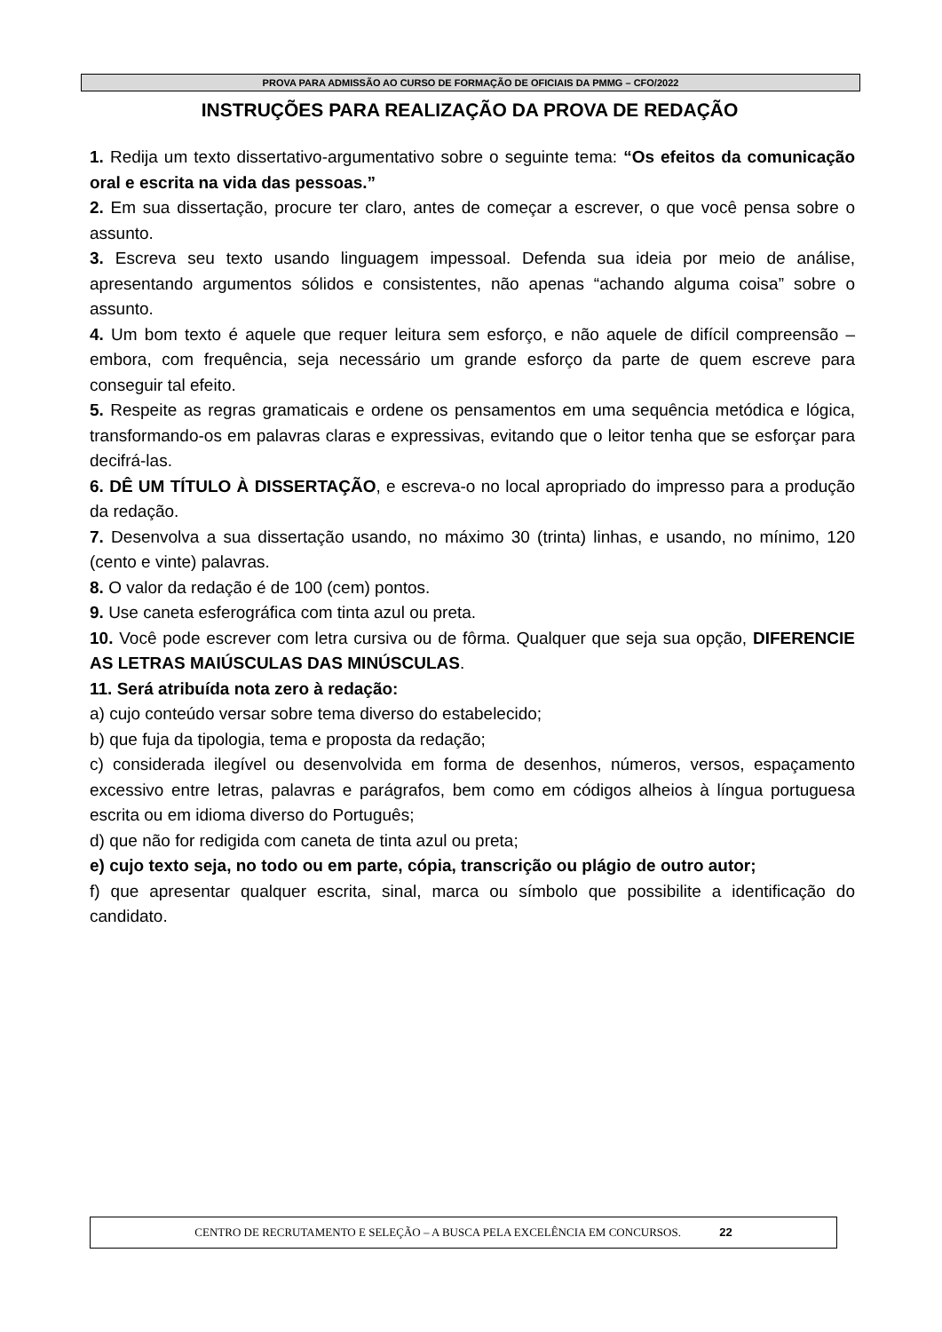PROVA PARA ADMISSÃO AO CURSO DE FORMAÇÃO DE OFICIAIS DA PMMG – CFO/2022
INSTRUÇÕES PARA REALIZAÇÃO DA PROVA DE REDAÇÃO
1. Redija um texto dissertativo-argumentativo sobre o seguinte tema: “Os efeitos da comunicação oral e escrita na vida das pessoas.”
2. Em sua dissertação, procure ter claro, antes de começar a escrever, o que você pensa sobre o assunto.
3. Escreva seu texto usando linguagem impessoal. Defenda sua ideia por meio de análise, apresentando argumentos sólidos e consistentes, não apenas “achando alguma coisa” sobre o assunto.
4. Um bom texto é aquele que requer leitura sem esforço, e não aquele de difícil compreensão – embora, com frequência, seja necessário um grande esforço da parte de quem escreve para conseguir tal efeito.
5. Respeite as regras gramaticais e ordene os pensamentos em uma sequência metódica e lógica, transformando-os em palavras claras e expressivas, evitando que o leitor tenha que se esforçar para decifrá-las.
6. DÊ UM TÍTULO À DISSERTAÇÃO, e escreva-o no local apropriado do impresso para a produção da redação.
7. Desenvolva a sua dissertação usando, no máximo 30 (trinta) linhas, e usando, no mínimo, 120 (cento e vinte) palavras.
8. O valor da redação é de 100 (cem) pontos.
9. Use caneta esferográfica com tinta azul ou preta.
10. Você pode escrever com letra cursiva ou de fôrma. Qualquer que seja sua opção, DIFERENCIE AS LETRAS MAIÚSCULAS DAS MINÚSCULAS.
11. Será atribuída nota zero à redação:
a) cujo conteúdo versar sobre tema diverso do estabelecido;
b) que fuja da tipologia, tema e proposta da redação;
c) considerada ilegível ou desenvolvida em forma de desenhos, números, versos, espaçamento excessivo entre letras, palavras e parágrafos, bem como em códigos alheios à língua portuguesa escrita ou em idioma diverso do Português;
d) que não for redigida com caneta de tinta azul ou preta;
e) cujo texto seja, no todo ou em parte, cópia, transcrição ou plágio de outro autor;
f) que apresentar qualquer escrita, sinal, marca ou símbolo que possibilite a identificação do candidato.
CENTRO DE RECRUTAMENTO E SELEÇÃO – A BUSCA PELA EXCELÊNCIA EM CONCURSOS. 22